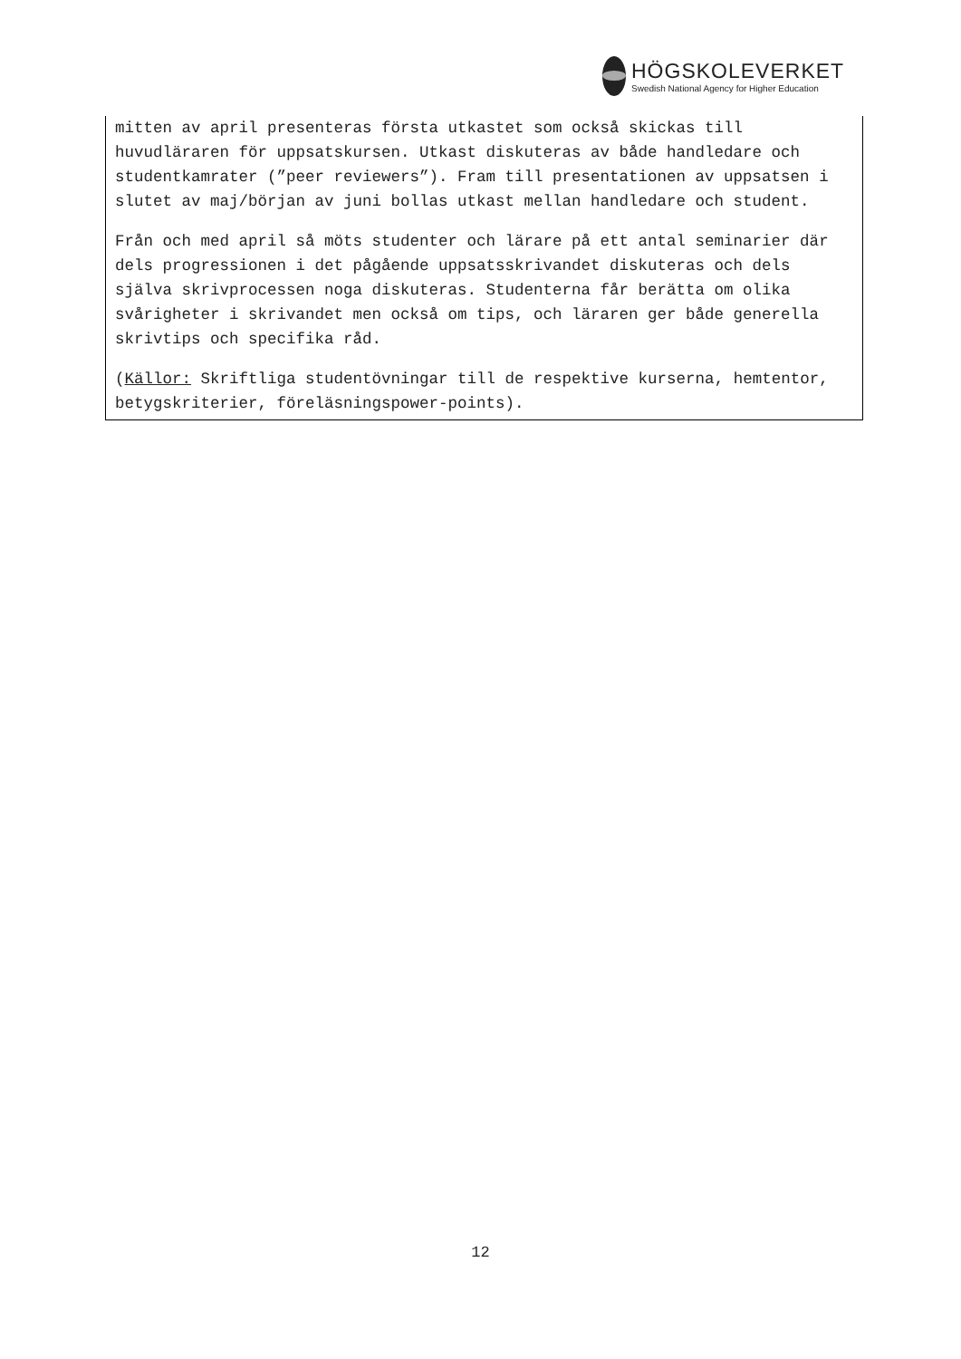HÖGSKOLEVERKET
Swedish National Agency for Higher Education
mitten av april presenteras första utkastet som också skickas till huvudläraren för uppsatskursen. Utkast diskuteras av både handledare och studentkamrater (”peer reviewers”). Fram till presentationen av uppsatsen i slutet av maj/början av juni bollas utkast mellan handledare och student.
Från och med april så möts studenter och lärare på ett antal seminarier där dels progressionen i det pågående uppsatsskrivandet diskuteras och dels själva skrivprocessen noga diskuteras. Studenterna får berätta om olika svårigheter i skrivandet men också om tips, och läraren ger både generella skrivtips och specifika råd.
(Källor: Skriftliga studentövningar till de respektive kurserna, hemtentor, betygskriterier, föreläsningspower-points).
12